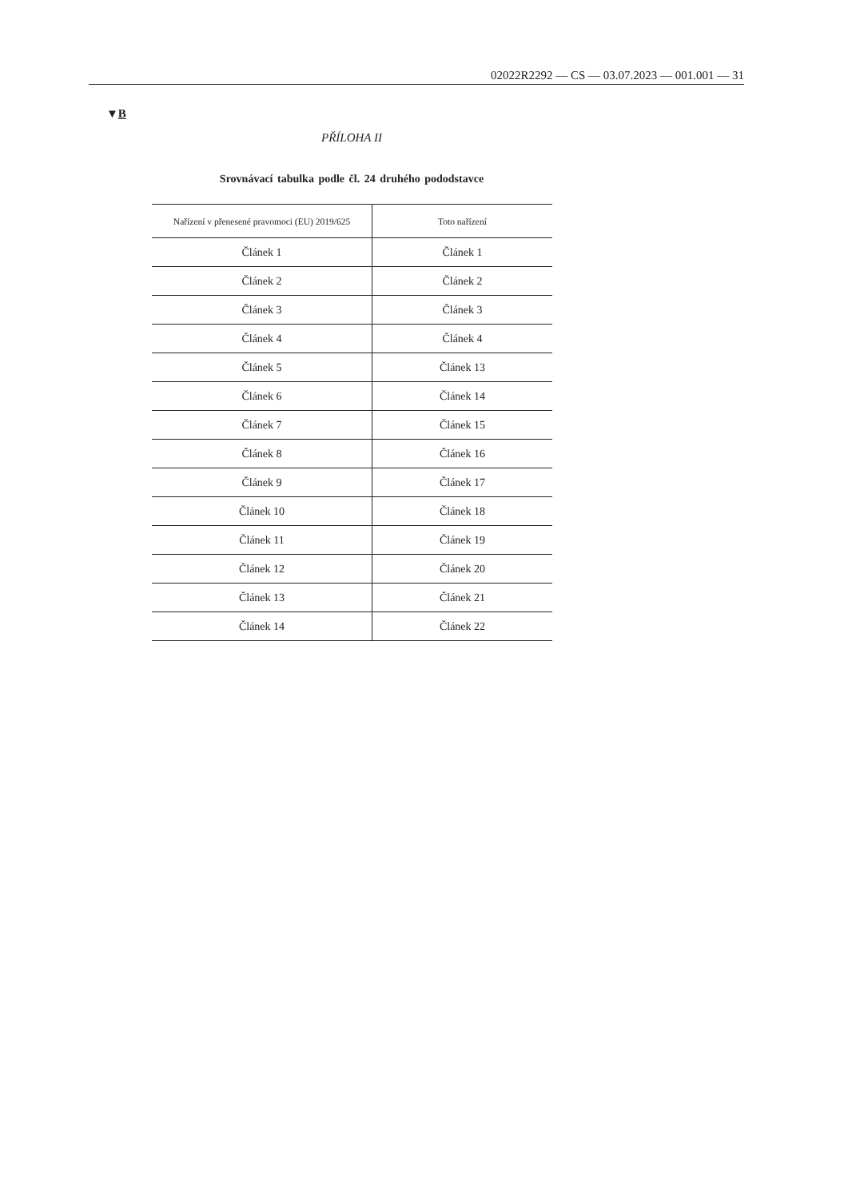02022R2292 — CS — 03.07.2023 — 001.001 — 31
▼B
PŘÍLOHA II
Srovnávací tabulka podle čl. 24 druhého pododstavce
| Nařízení v přenesené pravomoci (EU) 2019/625 | Toto nařízení |
| --- | --- |
| Článek 1 | Článek 1 |
| Článek 2 | Článek 2 |
| Článek 3 | Článek 3 |
| Článek 4 | Článek 4 |
| Článek 5 | Článek 13 |
| Článek 6 | Článek 14 |
| Článek 7 | Článek 15 |
| Článek 8 | Článek 16 |
| Článek 9 | Článek 17 |
| Článek 10 | Článek 18 |
| Článek 11 | Článek 19 |
| Článek 12 | Článek 20 |
| Článek 13 | Článek 21 |
| Článek 14 | Článek 22 |